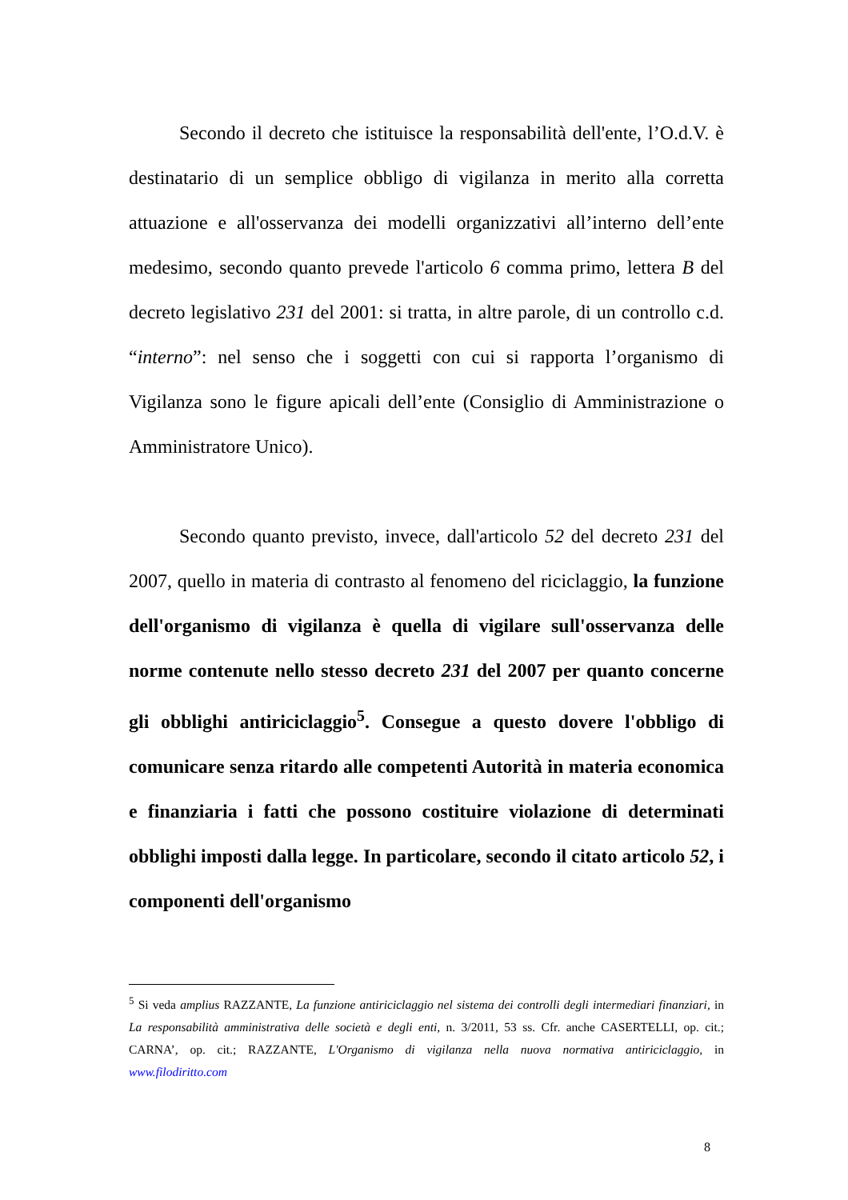Secondo il decreto che istituisce la responsabilità dell'ente, l’O.d.V. è destinatario di un semplice obbligo di vigilanza in merito alla corretta attuazione e all'osservanza dei modelli organizzativi all’interno dell’ente medesimo, secondo quanto prevede l'articolo 6 comma primo, lettera B del decreto legislativo 231 del 2001: si tratta, in altre parole, di un controllo c.d. “interno”: nel senso che i soggetti con cui si rapporta l’organismo di Vigilanza sono le figure apicali dell’ente (Consiglio di Amministrazione o Amministratore Unico).
Secondo quanto previsto, invece, dall'articolo 52 del decreto 231 del 2007, quello in materia di contrasto al fenomeno del riciclaggio, la funzione dell'organismo di vigilanza è quella di vigilare sull'osservanza delle norme contenute nello stesso decreto 231 del 2007 per quanto concerne gli obblighi antiriciclaggio<sup>5</sup>. Consegue a questo dovere l'obbligo di comunicare senza ritardo alle competenti Autorità in materia economica e finanziaria i fatti che possono costituire violazione di determinati obblighi imposti dalla legge. In particolare, secondo il citato articolo 52, i componenti dell'organismo
<sup>5</sup> Si veda amplius RAZZANTE, La funzione antiriciclaggio nel sistema dei controlli degli intermediari finanziari, in La responsabilità amministrativa delle società e degli enti, n. 3/2011, 53 ss. Cfr. anche CASERTELLI, op. cit.; CARNA’, op. cit.; RAZZANTE, L'Organismo di vigilanza nella nuova normativa antiriciclaggio, in www.filodiritto.com
8